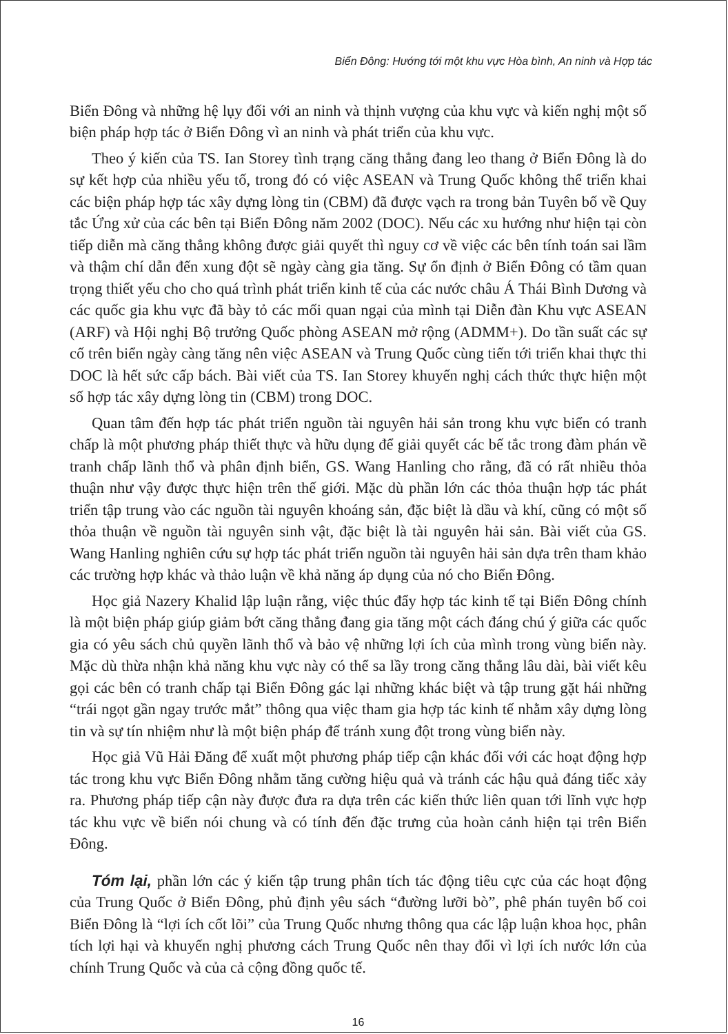Biển Đông: Hướng tới một khu vực Hòa bình, An ninh và Hợp tác
Biển Đông và những hệ lụy đối với an ninh và thịnh vượng của khu vực và kiến nghị một số biện pháp hợp tác ở Biển Đông vì an ninh và phát triển của khu vực.
Theo ý kiến của TS. Ian Storey tình trạng căng thẳng đang leo thang ở Biển Đông là do sự kết hợp của nhiều yếu tố, trong đó có việc ASEAN và Trung Quốc không thể triển khai các biện pháp hợp tác xây dựng lòng tin (CBM) đã được vạch ra trong bản Tuyên bố về Quy tắc Ứng xử của các bên tại Biển Đông năm 2002 (DOC). Nếu các xu hướng như hiện tại còn tiếp diễn mà căng thẳng không được giải quyết thì nguy cơ về việc các bên tính toán sai lầm và thậm chí dẫn đến xung đột sẽ ngày càng gia tăng. Sự ổn định ở Biển Đông có tầm quan trọng thiết yếu cho cho quá trình phát triển kinh tế của các nước châu Á Thái Bình Dương và các quốc gia khu vực đã bày tỏ các mối quan ngại của mình tại Diễn đàn Khu vực ASEAN (ARF) và Hội nghị Bộ trưởng Quốc phòng ASEAN mở rộng (ADMM+). Do tần suất các sự cố trên biển ngày càng tăng nên việc ASEAN và Trung Quốc cùng tiến tới triển khai thực thi DOC là hết sức cấp bách. Bài viết của TS. Ian Storey khuyến nghị cách thức thực hiện một số hợp tác xây dựng lòng tin (CBM) trong DOC.
Quan tâm đến hợp tác phát triển nguồn tài nguyên hải sản trong khu vực biển có tranh chấp là một phương pháp thiết thực và hữu dụng để giải quyết các bế tắc trong đàm phán về tranh chấp lãnh thổ và phân định biển, GS. Wang Hanling cho rằng, đã có rất nhiều thỏa thuận như vậy được thực hiện trên thế giới. Mặc dù phần lớn các thỏa thuận hợp tác phát triển tập trung vào các nguồn tài nguyên khoáng sản, đặc biệt là dầu và khí, cũng có một số thỏa thuận về nguồn tài nguyên sinh vật, đặc biệt là tài nguyên hải sản. Bài viết của GS. Wang Hanling nghiên cứu sự hợp tác phát triển nguồn tài nguyên hải sản dựa trên tham khảo các trường hợp khác và thảo luận về khả năng áp dụng của nó cho Biển Đông.
Học giả Nazery Khalid lập luận rằng, việc thúc đẩy hợp tác kinh tế tại Biển Đông chính là một biện pháp giúp giảm bớt căng thẳng đang gia tăng một cách đáng chú ý giữa các quốc gia có yêu sách chủ quyền lãnh thổ và bảo vệ những lợi ích của mình trong vùng biển này. Mặc dù thừa nhận khả năng khu vực này có thể sa lầy trong căng thẳng lâu dài, bài viết kêu gọi các bên có tranh chấp tại Biển Đông gác lại những khác biệt và tập trung gặt hái những “trái ngọt gần ngay trước mắt” thông qua việc tham gia hợp tác kinh tế nhằm xây dựng lòng tin và sự tín nhiệm như là một biện pháp để tránh xung đột trong vùng biển này.
Học giả Vũ Hải Đăng để xuất một phương pháp tiếp cận khác đối với các hoạt động hợp tác trong khu vực Biển Đông nhằm tăng cường hiệu quả và tránh các hậu quả đáng tiếc xảy ra. Phương pháp tiếp cận này được đưa ra dựa trên các kiến thức liên quan tới lĩnh vực hợp tác khu vực về biển nói chung và có tính đến đặc trưng của hoàn cảnh hiện tại trên Biển Đông.
Tóm lại, phần lớn các ý kiến tập trung phân tích tác động tiêu cực của các hoạt động của Trung Quốc ở Biển Đông, phủ định yêu sách “đường lưỡi bò”, phê phán tuyên bố coi Biển Đông là “lợi ích cốt lõi” của Trung Quốc nhưng thông qua các lập luận khoa học, phân tích lợi hại và khuyến nghị phương cách Trung Quốc nên thay đổi vì lợi ích nước lớn của chính Trung Quốc và của cả cộng đồng quốc tế.
16